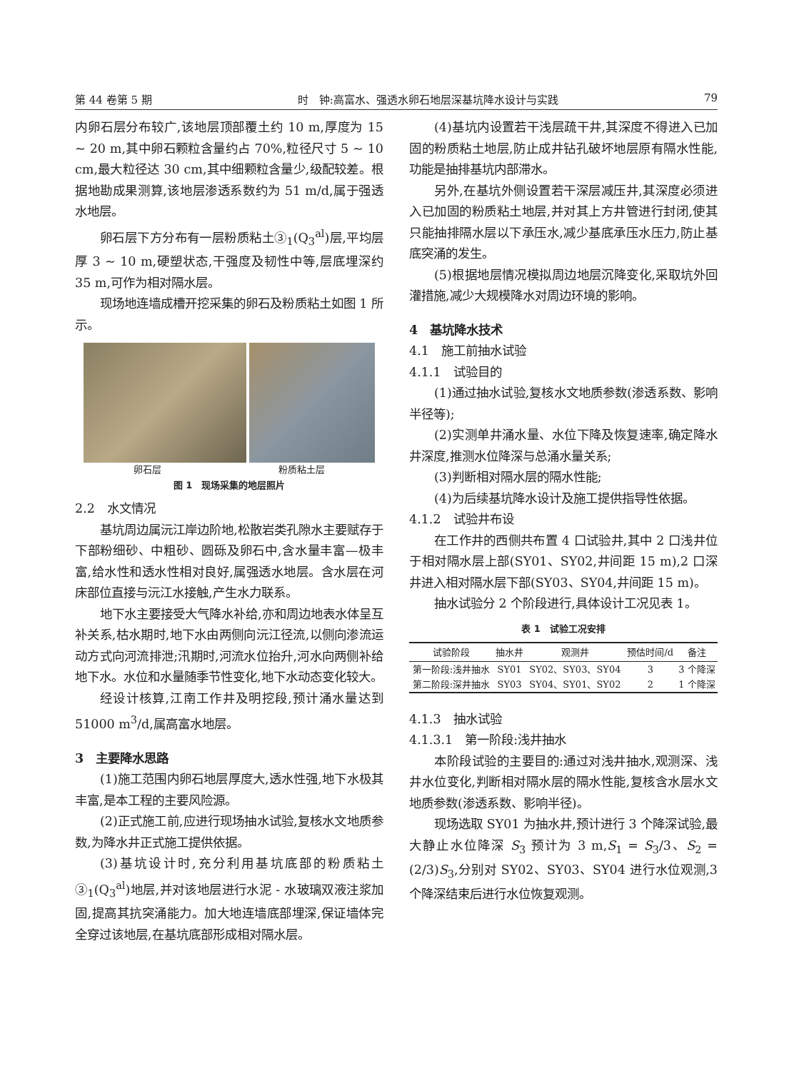第 44 卷第 5 期 时　钟:高富水、强透水卵石地层深基坑降水设计与实践 79
内卵石层分布较广,该地层顶部覆土约 10 m,厚度为 15 ~ 20 m,其中卵石颗粒含量约占 70%,粒径尺寸 5 ~ 10 cm,最大粒径达 30 cm,其中细颗粒含量少,级配较差。根据地勘成果测算,该地层渗透系数约为 51 m/d,属于强透水地层。
卵石层下方分布有一层粉质粘土③<sub>1</sub>(Q<sub>3</sub><sup>al</sup>)层,平均层厚 3 ~ 10 m,硬塑状态,干强度及韧性中等,层底埋深约 35 m,可作为相对隔水层。
现场地连墙成槽开挖采集的卵石及粉质粘土如图 1 所示。
卵石层 粉质粘土层
图 1　现场采集的地层照片
2.2　水文情况
基坑周边属沅江岸边阶地,松散岩类孔隙水主要赋存于下部粉细砂、中粗砂、圆砾及卵石中,含水量丰富—极丰富,给水性和透水性相对良好,属强透水地层。含水层在河床部位直接与沅江水接触,产生水力联系。
地下水主要接受大气降水补给,亦和周边地表水体呈互补关系,枯水期时,地下水由两侧向沅江径流,以侧向渗流运动方式向河流排泄;汛期时,河流水位抬升,河水向两侧补给地下水。水位和水量随季节性变化,地下水动态变化较大。
经设计核算,江南工作井及明挖段,预计涌水量达到 51000 m<sup>3</sup>/d,属高富水地层。
3　主要降水思路
(1)施工范围内卵石地层厚度大,透水性强,地下水极其丰富,是本工程的主要风险源。
(2)正式施工前,应进行现场抽水试验,复核水文地质参数,为降水井正式施工提供依据。
(3)基坑设计时,充分利用基坑底部的粉质粘土③<sub>1</sub>(Q<sub>3</sub><sup>al</sup>)地层,并对该地层进行水泥 - 水玻璃双液注浆加固,提高其抗突涌能力。加大地连墙底部埋深,保证墙体完全穿过该地层,在基坑底部形成相对隔水层。
(4)基坑内设置若干浅层疏干井,其深度不得进入已加固的粉质粘土地层,防止成井钻孔破坏地层原有隔水性能,功能是抽排基坑内部滞水。
另外,在基坑外侧设置若干深层减压井,其深度必须进入已加固的粉质粘土地层,并对其上方井管进行封闭,使其只能抽排隔水层以下承压水,减少基底承压水压力,防止基底突涌的发生。
(5)根据地层情况模拟周边地层沉降变化,采取坑外回灌措施,减少大规模降水对周边环境的影响。
4　基坑降水技术
4.1　施工前抽水试验
4.1.1　试验目的
(1)通过抽水试验,复核水文地质参数(渗透系数、影响半径等);
(2)实测单井涌水量、水位下降及恢复速率,确定降水井深度,推测水位降深与总涌水量关系;
(3)判断相对隔水层的隔水性能;
(4)为后续基坑降水设计及施工提供指导性依据。
4.1.2　试验井布设
在工作井的西侧共布置 4 口试验井,其中 2 口浅井位于相对隔水层上部(SY01、SY02,井间距 15 m),2 口深井进入相对隔水层下部(SY03、SY04,井间距 15 m)。
抽水试验分 2 个阶段进行,具体设计工况见表 1。
表 1　试验工况安排
| 试验阶段 | 抽水井 | 观测井 | 预估时间/d | 备注 |
| --- | --- | --- | --- | --- |
| 第一阶段:浅井抽水 | SY01 | SY02、SY03、SY04 | 3 | 3 个降深 |
| 第二阶段:深井抽水 | SY03 | SY04、SY01、SY02 | 2 | 1 个降深 |
4.1.3　抽水试验
4.1.3.1　第一阶段:浅井抽水
本阶段试验的主要目的:通过对浅井抽水,观测深、浅井水位变化,判断相对隔水层的隔水性能,复核含水层水文地质参数(渗透系数、影响半径)。
现场选取 SY01 为抽水井,预计进行 3 个降深试验,最大静止水位降深 S<sub>3</sub> 预计为 3 m,S<sub>1</sub> = S<sub>3</sub>/3、S<sub>2</sub> = (2/3)S<sub>3</sub>,分别对 SY02、SY03、SY04 进行水位观测,3 个降深结束后进行水位恢复观测。